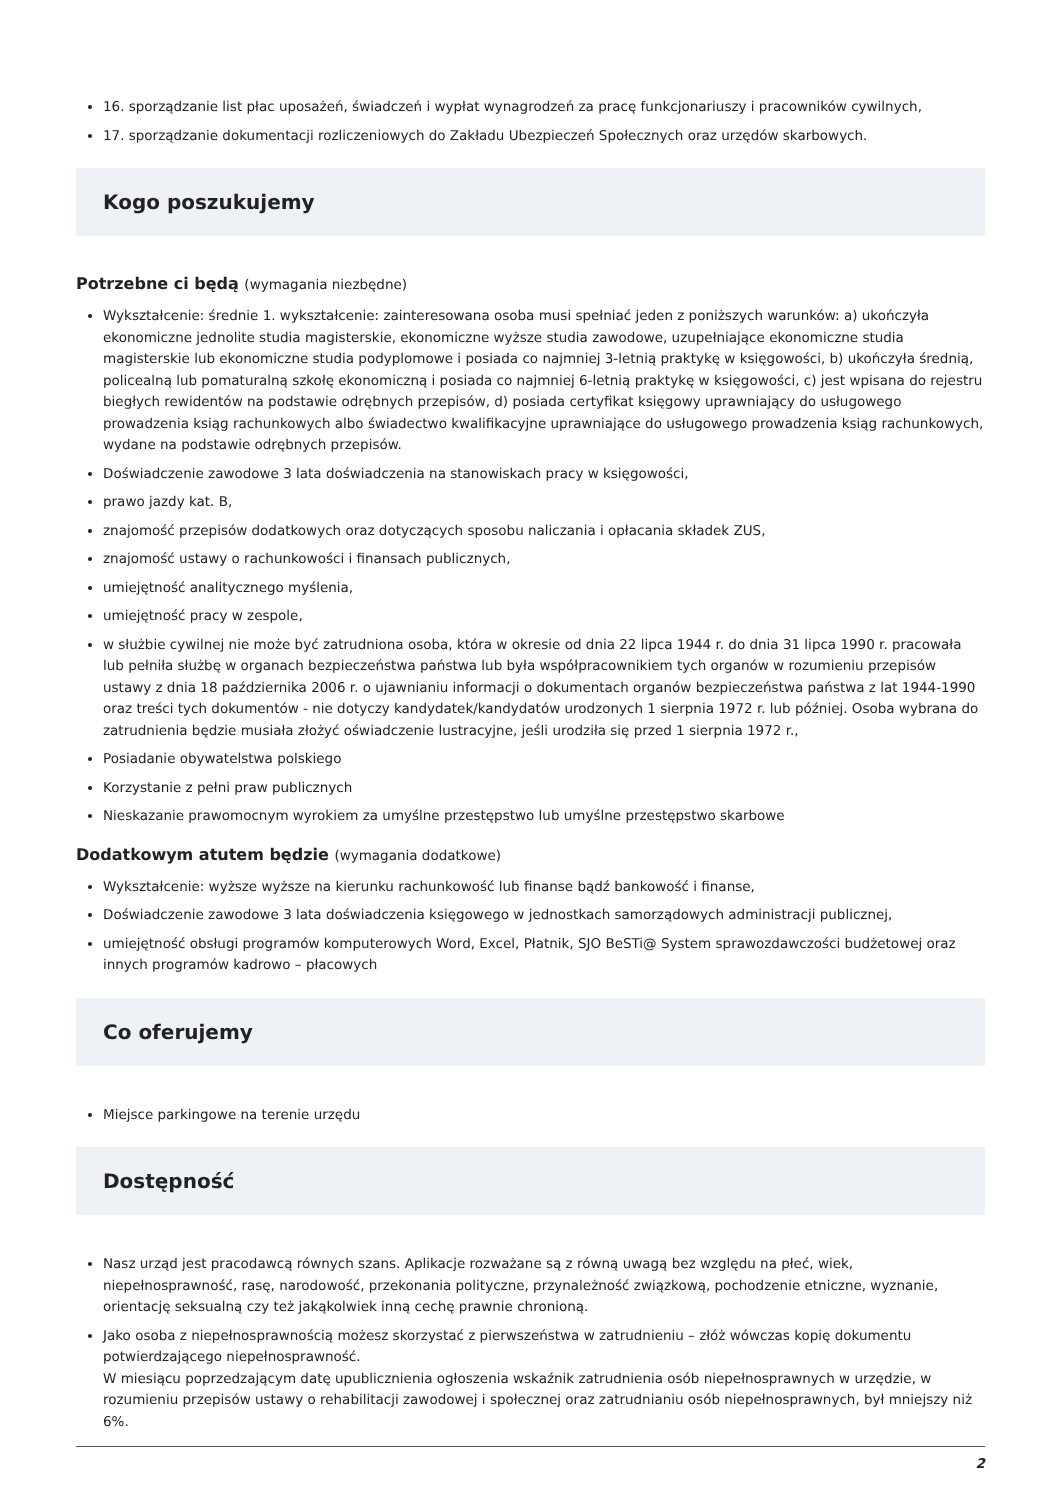16. sporządzanie list płac uposażeń, świadczeń i wypłat wynagrodzeń za pracę funkcjonariuszy i pracowników cywilnych,
17. sporządzanie dokumentacji rozliczeniowych do Zakładu Ubezpieczeń Społecznych oraz urzędów skarbowych.
Kogo poszukujemy
Potrzebne ci będą (wymagania niezbędne)
Wykształcenie: średnie 1. wykształcenie: zainteresowana osoba musi spełniać jeden z poniższych warunków: a) ukończyła ekonomiczne jednolite studia magisterskie, ekonomiczne wyższe studia zawodowe, uzupełniające ekonomiczne studia magisterskie lub ekonomiczne studia podyplomowe i posiada co najmniej 3-letnią praktykę w księgowości, b) ukończyła średnią, policealną lub pomaturalną szkołę ekonomiczną i posiada co najmniej 6-letnią praktykę w księgowości, c) jest wpisana do rejestru biegłych rewidentów na podstawie odrębnych przepisów, d) posiada certyfikat księgowy uprawniający do usługowego prowadzenia ksiąg rachunkowych albo świadectwo kwalifikacyjne uprawniające do usługowego prowadzenia ksiąg rachunkowych, wydane na podstawie odrębnych przepisów.
Doświadczenie zawodowe 3 lata doświadczenia na stanowiskach pracy w księgowości,
prawo jazdy kat. B,
znajomość przepisów dodatkowych oraz dotyczących sposobu naliczania i opłacania składek ZUS,
znajomość ustawy o rachunkowości i finansach publicznych,
umiejętność analitycznego myślenia,
umiejętność pracy w zespole,
w służbie cywilnej nie może być zatrudniona osoba, która w okresie od dnia 22 lipca 1944 r. do dnia 31 lipca 1990 r. pracowała lub pełniła służbę w organach bezpieczeństwa państwa lub była współpracownikiem tych organów w rozumieniu przepisów ustawy z dnia 18 października 2006 r. o ujawnianiu informacji o dokumentach organów bezpieczeństwa państwa z lat 1944-1990 oraz treści tych dokumentów - nie dotyczy kandydatek/kandydatów urodzonych 1 sierpnia 1972 r. lub później. Osoba wybrana do zatrudnienia będzie musiała złożyć oświadczenie lustracyjne, jeśli urodziła się przed 1 sierpnia 1972 r.,
Posiadanie obywatelstwa polskiego
Korzystanie z pełni praw publicznych
Nieskazanie prawomocnym wyrokiem za umyślne przestępstwo lub umyślne przestępstwo skarbowe
Dodatkowym atutem będzie (wymagania dodatkowe)
Wykształcenie: wyższe wyższe na kierunku rachunkowość lub finanse bądź bankowość i finanse,
Doświadczenie zawodowe 3 lata doświadczenia księgowego w jednostkach samorządowych administracji publicznej,
umiejętność obsługi programów komputerowych Word, Excel, Płatnik, SJO BeSTi@ System sprawozdawczości budżetowej oraz innych programów kadrowo – płacowych
Co oferujemy
Miejsce parkingowe na terenie urzędu
Dostępność
Nasz urząd jest pracodawcą równych szans. Aplikacje rozważane są z równą uwagą bez względu na płeć, wiek, niepełnosprawność, rasę, narodowość, przekonania polityczne, przynależność związkową, pochodzenie etniczne, wyznanie, orientację seksualną czy też jakąkolwiek inną cechę prawnie chronioną.
Jako osoba z niepełnosprawnością możesz skorzystać z pierwszeństwa w zatrudnieniu – złóż wówczas kopię dokumentu potwierdzającego niepełnosprawność.
W miesiącu poprzedzającym datę upublicznienia ogłoszenia wskaźnik zatrudnienia osób niepełnosprawnych w urzędzie, w rozumieniu przepisów ustawy o rehabilitacji zawodowej i społecznej oraz zatrudnianiu osób niepełnosprawnych, był mniejszy niż 6%.
2